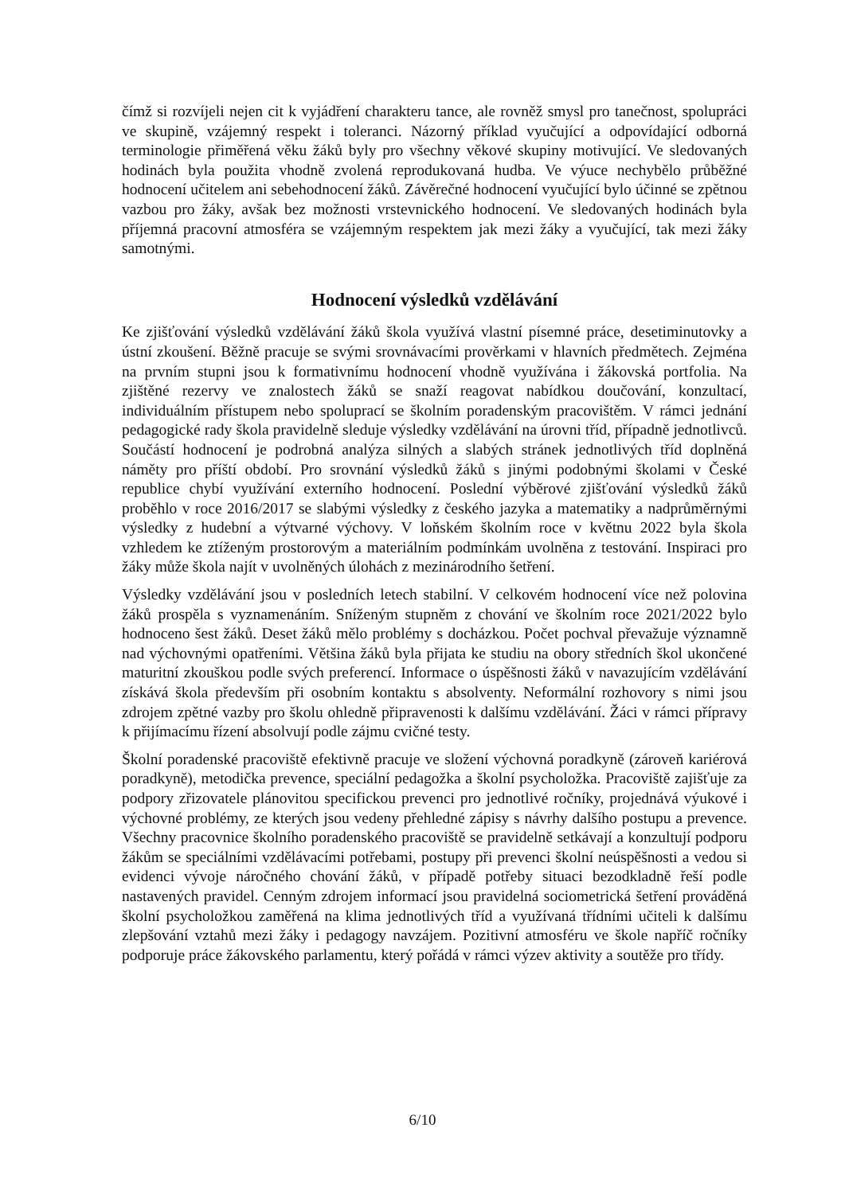čímž si rozvíjeli nejen cit k vyjádření charakteru tance, ale rovněž smysl pro tanečnost, spolupráci ve skupině, vzájemný respekt i toleranci. Názorný příklad vyučující a odpovídající odborná terminologie přiměřená věku žáků byly pro všechny věkové skupiny motivující. Ve sledovaných hodinách byla použita vhodně zvolená reprodukovaná hudba. Ve výuce nechybělo průběžné hodnocení učitelem ani sebehodnocení žáků. Závěrečné hodnocení vyučující bylo účinné se zpětnou vazbou pro žáky, avšak bez možnosti vrstevnického hodnocení. Ve sledovaných hodinách byla příjemná pracovní atmosféra se vzájemným respektem jak mezi žáky a vyučující, tak mezi žáky samotnými.
Hodnocení výsledků vzdělávání
Ke zjišťování výsledků vzdělávání žáků škola využívá vlastní písemné práce, desetiminutovky a ústní zkoušení. Běžně pracuje se svými srovnávacími prověrkami v hlavních předmětech. Zejména na prvním stupni jsou k formativnímu hodnocení vhodně využívána i žákovská portfolia. Na zjištěné rezervy ve znalostech žáků se snaží reagovat nabídkou doučování, konzultací, individuálním přístupem nebo spoluprací se školním poradenským pracovištěm. V rámci jednání pedagogické rady škola pravidelně sleduje výsledky vzdělávání na úrovni tříd, případně jednotlivců. Součástí hodnocení je podrobná analýza silných a slabých stránek jednotlivých tříd doplněná náměty pro příští období. Pro srovnání výsledků žáků s jinými podobnými školami v České republice chybí využívání externího hodnocení. Poslední výběrové zjišťování výsledků žáků proběhlo v roce 2016/2017 se slabými výsledky z českého jazyka a matematiky a nadprůměrnými výsledky z hudební a výtvarné výchovy. V loňském školním roce v květnu 2022 byla škola vzhledem ke ztíženým prostorovým a materiálním podmínkám uvolněna z testování. Inspiraci pro žáky může škola najít v uvolněných úlohách z mezinárodního šetření.
Výsledky vzdělávání jsou v posledních letech stabilní. V celkovém hodnocení více než polovina žáků prospěla s vyznamenáním. Sníženým stupněm z chování ve školním roce 2021/2022 bylo hodnoceno šest žáků. Deset žáků mělo problémy s docházkou. Počet pochval převažuje významně nad výchovnými opatřeními. Většina žáků byla přijata ke studiu na obory středních škol ukončené maturitní zkouškou podle svých preferencí. Informace o úspěšnosti žáků v navazujícím vzdělávání získává škola především při osobním kontaktu s absolventy. Neformální rozhovory s nimi jsou zdrojem zpětné vazby pro školu ohledně připravenosti k dalšímu vzdělávání. Žáci v rámci přípravy k přijímacímu řízení absolvují podle zájmu cvičné testy.
Školní poradenské pracoviště efektivně pracuje ve složení výchovná poradkyně (zároveň kariérová poradkyně), metodička prevence, speciální pedagožka a školní psycholožka. Pracoviště zajišťuje za podpory zřizovatele plánovitou specifickou prevenci pro jednotlivé ročníky, projednává výukové i výchovné problémy, ze kterých jsou vedeny přehledné zápisy s návrhy dalšího postupu a prevence. Všechny pracovnice školního poradenského pracoviště se pravidelně setkávají a konzultují podporu žákům se speciálními vzdělávacími potřebami, postupy při prevenci školní neúspěšnosti a vedou si evidenci vývoje náročného chování žáků, v případě potřeby situaci bezodkladně řeší podle nastavených pravidel. Cenným zdrojem informací jsou pravidelná sociometrická šetření prováděná školní psycholožkou zaměřená na klima jednotlivých tříd a využívaná třídními učiteli k dalšímu zlepšování vztahů mezi žáky i pedagogy navzájem. Pozitivní atmosféru ve škole napříč ročníky podporuje práce žákovského parlamentu, který pořádá v rámci výzev aktivity a soutěže pro třídy.
6/10